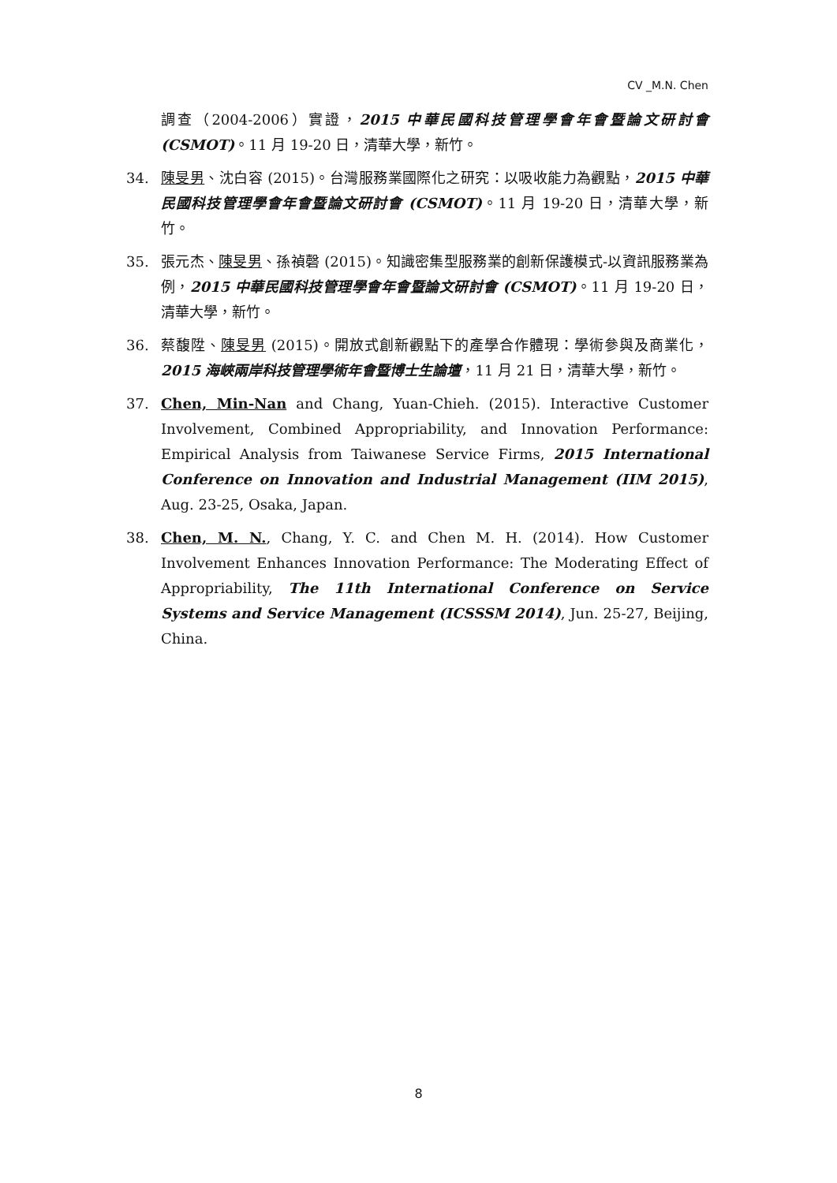CV _M.N. Chen
調查（2004-2006）實證，2015 中華民國科技管理學會年會暨論文研討會 (CSMOT)。11 月 19-20 日，清華大學，新竹。
34. 陳旻男、沈白容 (2015)。台灣服務業國際化之研究：以吸收能力為觀點，2015 中華民國科技管理學會年會暨論文研討會 (CSMOT)。11 月 19-20 日，清華大學，新竹。
35. 張元杰、陳旻男、孫禎磬 (2015)。知識密集型服務業的創新保護模式-以資訊服務業為例，2015 中華民國科技管理學會年會暨論文研討會 (CSMOT)。11 月 19-20 日，清華大學，新竹。
36. 蔡馥陞、陳旻男 (2015)。開放式創新觀點下的產學合作體現：學術參與及商業化，2015 海峽兩岸科技管理學術年會暨博士生論壇，11 月 21 日，清華大學，新竹。
37. Chen, Min-Nan and Chang, Yuan-Chieh. (2015). Interactive Customer Involvement, Combined Appropriability, and Innovation Performance: Empirical Analysis from Taiwanese Service Firms, 2015 International Conference on Innovation and Industrial Management (IIM 2015), Aug. 23-25, Osaka, Japan.
38. Chen, M. N., Chang, Y. C. and Chen M. H. (2014). How Customer Involvement Enhances Innovation Performance: The Moderating Effect of Appropriability, The 11th International Conference on Service Systems and Service Management (ICSSSM 2014), Jun. 25-27, Beijing, China.
8